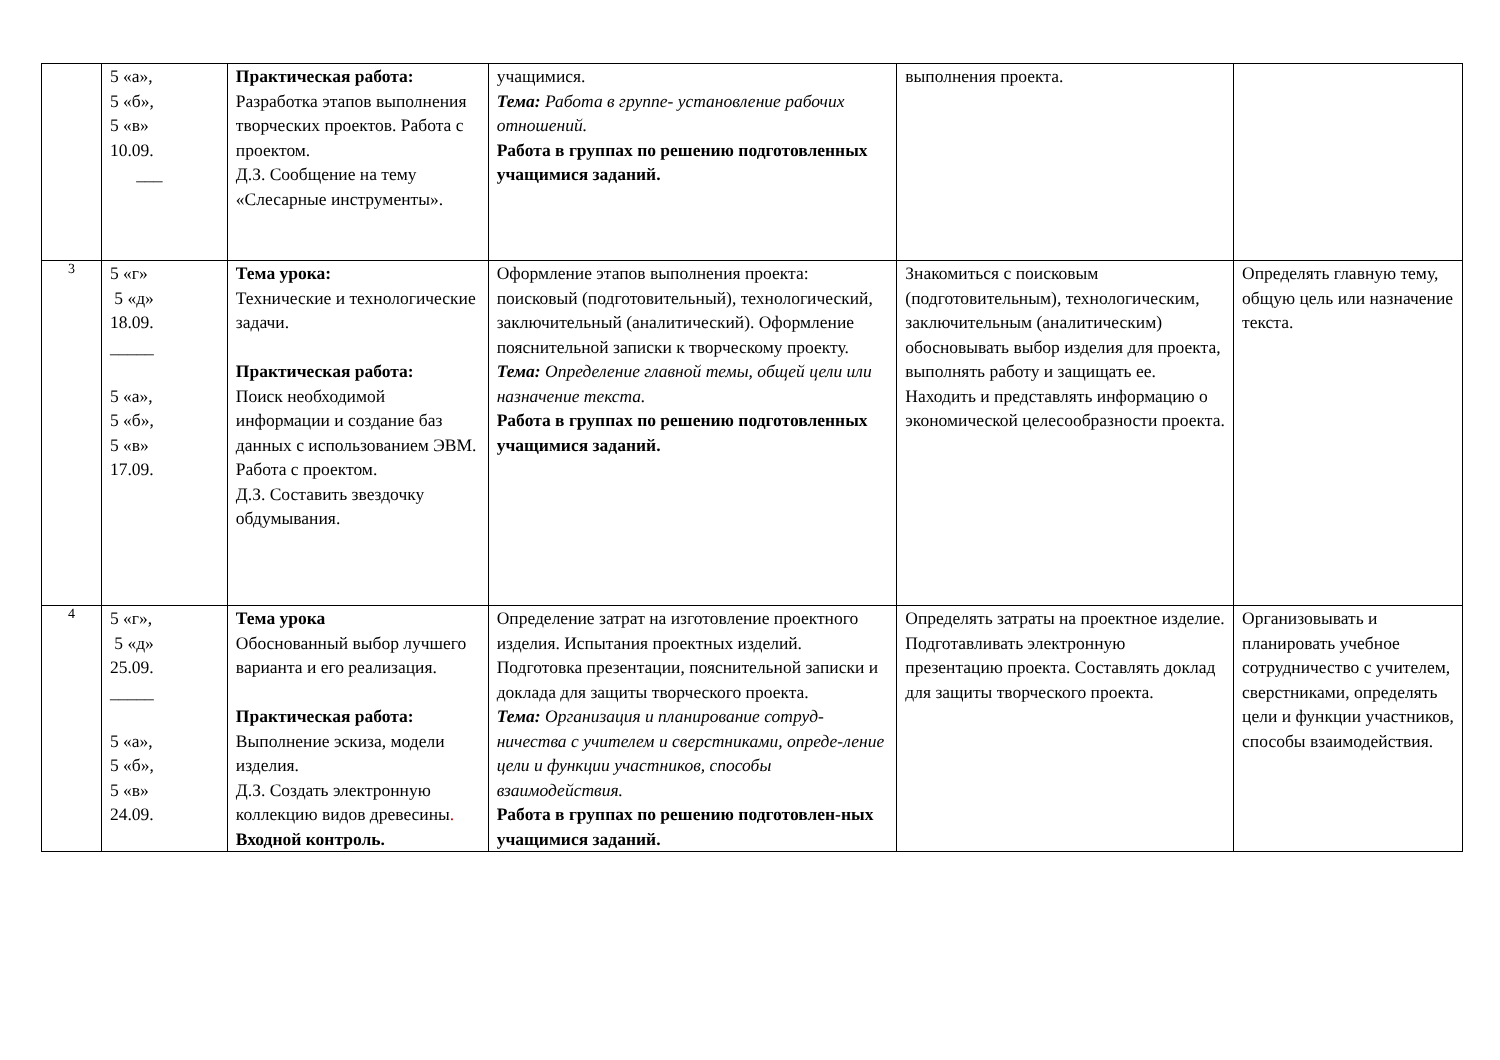| | 5 «а», 5 «б», 5 «в» 10.09. ___ | Практическая работа: Разработка этапов выполнения творческих проектов. Работа с проектом. Д.З. Сообщение на тему «Слесарные инструменты». | учащимися. Тема: Работа в группе- установление рабочих отношений. Работа в группах по решению подготовленных учащимися заданий. | выполнения проекта. | |
| 3 | 5 «г» 5 «д» 18.09. _____ 5 «а», 5 «б», 5 «в» 17.09. | Тема урока: Технические и технологические задачи. Практическая работа: Поиск необходимой информации и создание баз данных с использованием ЭВМ. Работа с проектом. Д.З. Составить звездочку обдумывания. | Оформление этапов выполнения проекта: поисковый (подготовительный), технологический, заключительный (аналитический). Оформление пояснительной записки к творческому проекту. Тема: Определение главной темы, общей цели или назначение текста. Работа в группах по решению подготовленных учащимися заданий. | Знакомиться с поисковым (подготовительным), технологическим, заключительным (аналитическим) обосновывать выбор изделия для проекта, выполнять работу и защищать ее. Находить и представлять информацию о экономической целесообразности проекта. | Определять главную тему, общую цель или назначение текста. |
| 4 | 5 «г», 5 «д» 25.09. _____ 5 «а», 5 «б», 5 «в» 24.09. | Тема урока Обоснованный выбор лучшего варианта и его реализация. Практическая работа: Выполнение эскиза, модели изделия. Д.З. Создать электронную коллекцию видов древесины . Входной контроль. | Определение затрат на изготовление проектного изделия. Испытания проектных изделий. Подготовка презентации, пояснительной записки и доклада для защиты творческого проекта. Тема: Организация и планирование сотруд-ничества с учителем и сверстниками, опреде-ление цели и функции участников, способы взаимодействия. Работа в группах по решению подготовлен-ных учащимися заданий. | Определять затраты на проектное изделие. Подготавливать электронную презентацию проекта. Составлять доклад для защиты творческого проекта. | Организовывать и планировать учебное сотрудничество с учителем, сверстниками, определять цели и функции участников, способы взаимодействия. |